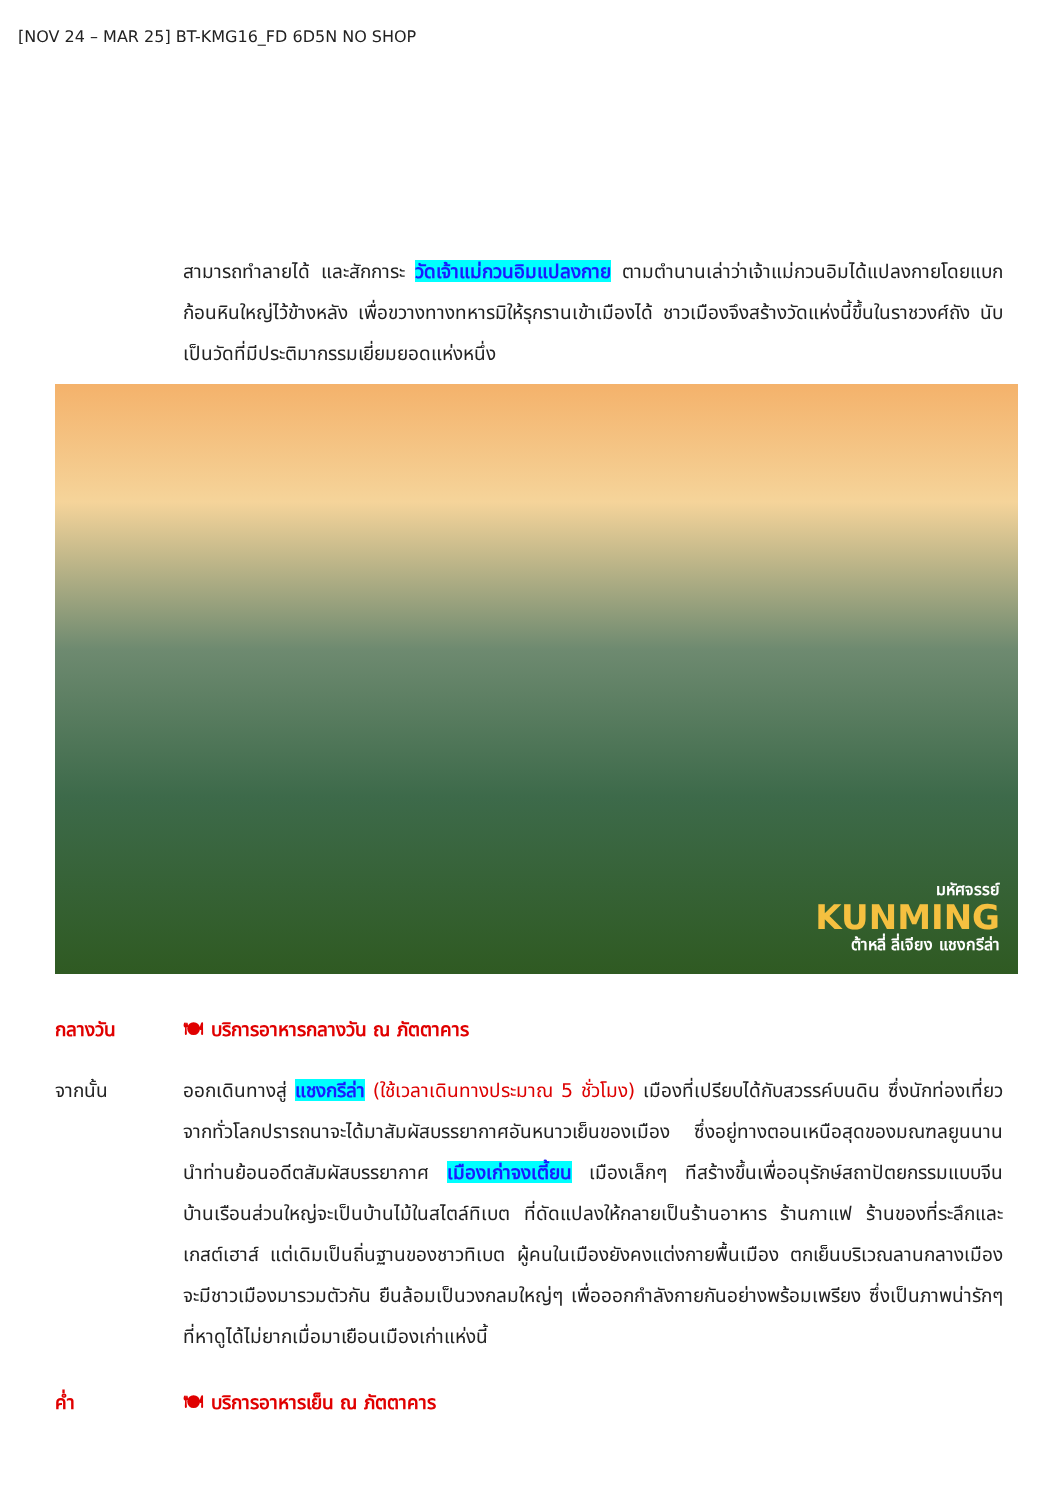[NOV 24 – MAR 25] BT-KMG16_FD 6D5N NO SHOP
สามารถทำลายได้ และสักการะ วัดเจ้าแม่กวนอิมแปลงกาย ตามตำนานเล่าว่าเจ้าแม่กวนอิมได้แปลงกายโดยแบกก้อนหินใหญ่ไว้ข้างหลัง เพื่อขวางทางทหารมิให้รุกรานเข้าเมืองได้ ชาวเมืองจึงสร้างวัดแห่งนี้ขึ้นในราชวงศ์ถัง นับเป็นวัดที่มีประติมากรรมเยี่ยมยอดแห่งหนึ่ง
มหัศจรรย์
KUNMING
ต้าหลี่ ลี่เจียง แชงกรีล่า
กลางวัน 🍽 บริการอาหารกลางวัน ณ ภัตตาคาร
จากนั้น ออกเดินทางสู่ แชงกรีล่า (ใช้เวลาเดินทางประมาณ 5 ชั่วโมง) เมืองที่เปรียบได้กับสวรรค์บนดิน ซึ่งนักท่องเที่ยวจากทั่วโลกปรารถนาจะได้มาสัมผัสบรรยากาศอันหนาวเย็นของเมือง ซึ่งอยู่ทางตอนเหนือสุดของมณฑลยูนนาน นำท่านย้อนอดีตสัมผัสบรรยากาศ เมืองเก่าจงเตี้ยน เมืองเล็กๆ ทีสร้างขึ้นเพื่ออนุรักษ์สถาปัตยกรรมแบบจีน บ้านเรือนส่วนใหญ่จะเป็นบ้านไม้ในสไตล์ทิเบต ที่ดัดแปลงให้กลายเป็นร้านอาหาร ร้านกาแฟ ร้านของที่ระลึกและเกสต์เฮาส์ แต่เดิมเป็นถิ่นฐานของชาวทิเบต ผู้คนในเมืองยังคงแต่งกายพื้นเมือง ตกเย็นบริเวณลานกลางเมืองจะมีชาวเมืองมารวมตัวกัน ยืนล้อมเป็นวงกลมใหญ่ๆ เพื่อออกกำลังกายกันอย่างพร้อมเพรียง ซึ่งเป็นภาพน่ารักๆ ที่หาดูได้ไม่ยากเมื่อมาเยือนเมืองเก่าแห่งนี้
ค่ำ 🍽 บริการอาหารเย็น ณ ภัตตาคาร